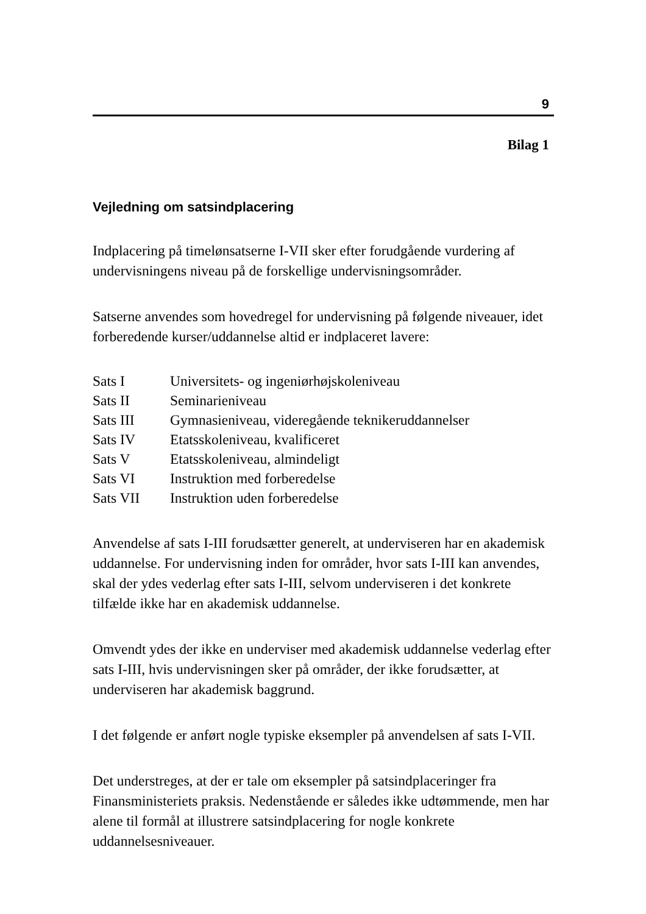9
Bilag 1
Vejledning om satsindplacering
Indplacering på timelønsatserne I-VII sker efter forudgående vurdering af undervisningens niveau på de forskellige undervisningsområder.
Satserne anvendes som hovedregel for undervisning på følgende niveauer, idet forberedende kurser/uddannelse altid er indplaceret lavere:
| Sats I | Universitets- og ingeniørhøjskoleniveau |
| Sats II | Seminarieniveau |
| Sats III | Gymnasieniveau, videregående teknikeruddannelser |
| Sats IV | Etatsskoleniveau, kvalificeret |
| Sats V | Etatsskoleniveau, almindeligt |
| Sats VI | Instruktion med forberedelse |
| Sats VII | Instruktion uden forberedelse |
Anvendelse af sats I-III forudsætter generelt, at underviseren har en akademisk uddannelse. For undervisning inden for områder, hvor sats I-III kan anvendes, skal der ydes vederlag efter sats I-III, selvom underviseren i det konkrete tilfælde ikke har en akademisk uddannelse.
Omvendt ydes der ikke en underviser med akademisk uddannelse vederlag efter sats I-III, hvis undervisningen sker på områder, der ikke forudsætter, at underviseren har akademisk baggrund.
I det følgende er anført nogle typiske eksempler på anvendelsen af sats I-VII.
Det understreges, at der er tale om eksempler på satsindplaceringer fra Finansministeriets praksis. Nedenstående er således ikke udtømmende, men har alene til formål at illustrere satsindplacering for nogle konkrete uddannelsesniveauer.